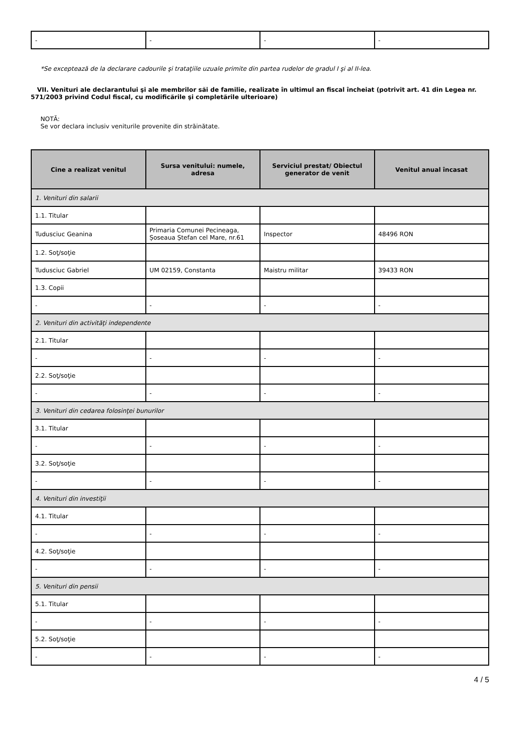| - | - | - | - |
*Se exceptează de la declarare cadourile şi trataţiile uzuale primite din partea rudelor de gradul I şi al II-lea.
VII. Venituri ale declarantului şi ale membrilor săi de familie, realizate în ultimul an fiscal încheiat (potrivit art. 41 din Legea nr. 571/2003 privind Codul fiscal, cu modificările şi completările ulterioare)
NOTĂ:
Se vor declara inclusiv veniturile provenite din străinătate.
| Cine a realizat venitul | Sursa venitului: numele, adresa | Serviciul prestat/ Obiectul generator de venit | Venitul anual încasat |
| --- | --- | --- | --- |
| 1. Venituri din salarii | | | |
| 1.1. Titular | | | |
| Tudusciuc Geanina | Primaria Comunei Pecineaga, Șoseaua Ștefan cel Mare, nr.61 | Inspector | 48496 RON |
| 1.2. Soţ/soţie | | | |
| Tudusciuc Gabriel | UM 02159, Constanta | Maistru militar | 39433 RON |
| 1.3. Copii | | | |
| - | - | - | - |
| 2. Venituri din activităţi independente | | | |
| 2.1. Titular | | | |
| - | - | - | - |
| 2.2. Soţ/soţie | | | |
| - | - | - | - |
| 3. Venituri din cedarea folosinţei bunurilor | | | |
| 3.1. Titular | | | |
| - | - | - | - |
| 3.2. Soţ/soţie | | | |
| - | - | - | - |
| 4. Venituri din investiţii | | | |
| 4.1. Titular | | | |
| - | - | - | - |
| 4.2. Soţ/soţie | | | |
| - | - | - | - |
| 5. Venituri din pensii | | | |
| 5.1. Titular | | | |
| - | - | - | - |
| 5.2. Soţ/soţie | | | |
| - | - | - | - |
4 / 5